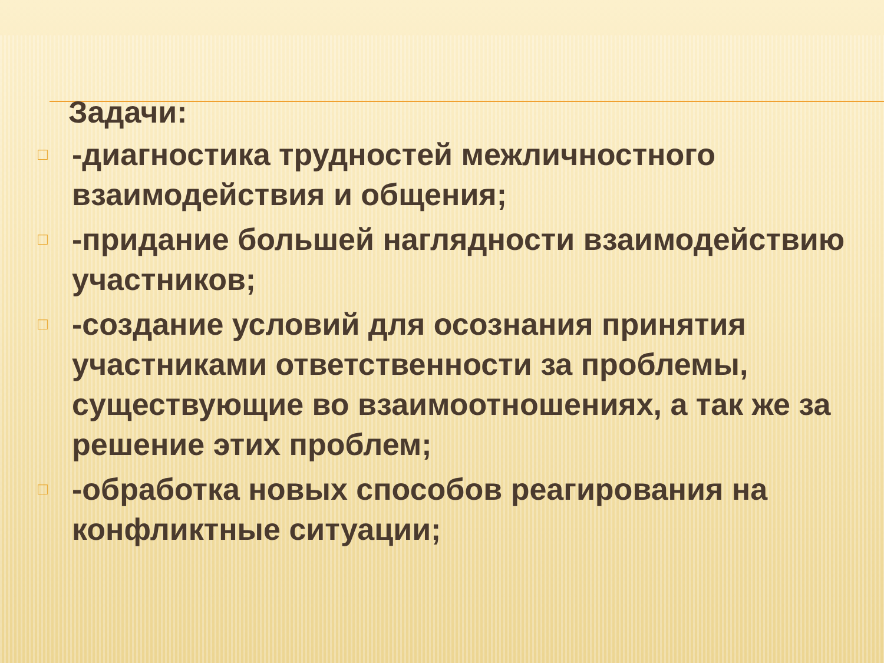Задачи:
□ -диагностика трудностей межличностного взаимодействия и общения;
□ -придание большей наглядности взаимодействию участников;
□ -создание условий для осознания принятия участниками ответственности за проблемы, существующие во взаимоотношениях, а так же за решение этих проблем;
□ -обработка новых способов реагирования на конфликтные ситуации;